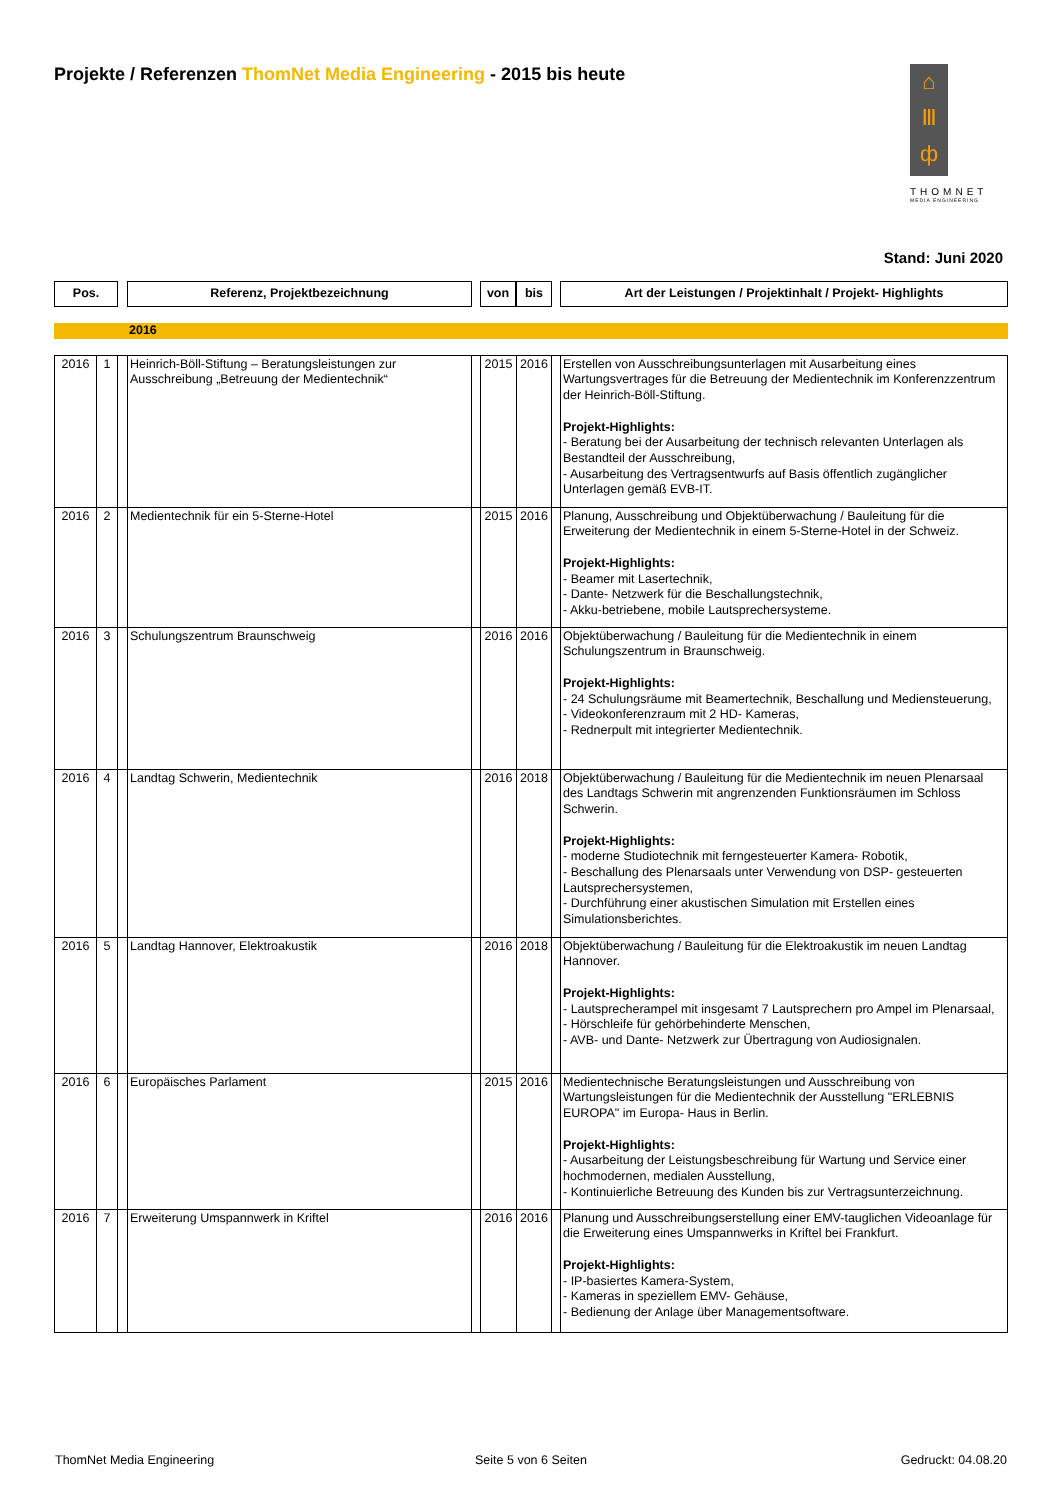Projekte / Referenzen ThomNet Media Engineering - 2015 bis heute
⌂
Ⅲ
ф
THOMNET
MEDIA ENGINEERING
Stand: Juni 2020
| Pos. | | | Referenz, Projektbezeichnung | | von | bis | | Art der Leistungen / Projektinhalt / Projekt- Highlights |
| 2016 | | | | | | | | |
| 2016 | 1 | | Heinrich-Böll-Stiftung – Beratungsleistungen zur Ausschreibung „Betreuung der Medientechnik“ | | 2015 | 2016 | | Erstellen von Ausschreibungsunterlagen mit Ausarbeitung eines Wartungsvertrages für die Betreuung der Medientechnik im Konferenzzentrum der Heinrich-Böll-Stiftung. Projekt-Highlights: - Beratung bei der Ausarbeitung der technisch relevanten Unterlagen als Bestandteil der Ausschreibung, - Ausarbeitung des Vertragsentwurfs auf Basis öffentlich zugänglicher Unterlagen gemäß EVB-IT. |
| 2016 | 2 | | Medientechnik für ein 5-Sterne-Hotel | | 2015 | 2016 | | Planung, Ausschreibung und Objektüberwachung / Bauleitung für die Erweiterung der Medientechnik in einem 5-Sterne-Hotel in der Schweiz. Projekt-Highlights: - Beamer mit Lasertechnik, - Dante- Netzwerk für die Beschallungstechnik, - Akku-betriebene, mobile Lautsprechersysteme. |
| 2016 | 3 | | Schulungszentrum Braunschweig | | 2016 | 2016 | | Objektüberwachung / Bauleitung für die Medientechnik in einem Schulungszentrum in Braunschweig. Projekt-Highlights: - 24 Schulungsräume mit Beamertechnik, Beschallung und Mediensteuerung, - Videokonferenzraum mit 2 HD- Kameras, - Rednerpult mit integrierter Medientechnik. |
| 2016 | 4 | | Landtag Schwerin, Medientechnik | | 2016 | 2018 | | Objektüberwachung / Bauleitung für die Medientechnik im neuen Plenarsaal des Landtags Schwerin mit angrenzenden Funktionsräumen im Schloss Schwerin. Projekt-Highlights: - moderne Studiotechnik mit ferngesteuerter Kamera- Robotik, - Beschallung des Plenarsaals unter Verwendung von DSP- gesteuerten Lautsprechersystemen, - Durchführung einer akustischen Simulation mit Erstellen eines Simulationsberichtes. |
| 2016 | 5 | | Landtag Hannover, Elektroakustik | | 2016 | 2018 | | Objektüberwachung / Bauleitung für die Elektroakustik im neuen Landtag Hannover. Projekt-Highlights: - Lautsprecherampel mit insgesamt 7 Lautsprechern pro Ampel im Plenarsaal, - Hörschleife für gehörbehinderte Menschen, - AVB- und Dante- Netzwerk zur Übertragung von Audiosignalen. |
| 2016 | 6 | | Europäisches Parlament | | 2015 | 2016 | | Medientechnische Beratungsleistungen und Ausschreibung von Wartungsleistungen für die Medientechnik der Ausstellung "ERLEBNIS EUROPA" im Europa- Haus in Berlin. Projekt-Highlights: - Ausarbeitung der Leistungsbeschreibung für Wartung und Service einer hochmodernen, medialen Ausstellung, - Kontinuierliche Betreuung des Kunden bis zur Vertragsunterzeichnung. |
| 2016 | 7 | | Erweiterung Umspannwerk in Kriftel | | 2016 | 2016 | | Planung und Ausschreibungserstellung einer EMV-tauglichen Videoanlage für die Erweiterung eines Umspannwerks in Kriftel bei Frankfurt. Projekt-Highlights: - IP-basiertes Kamera-System, - Kameras in speziellem EMV- Gehäuse, - Bedienung der Anlage über Managementsoftware. |
ThomNet Media Engineering Seite 5 von 6 Seiten Gedruckt: 04.08.20